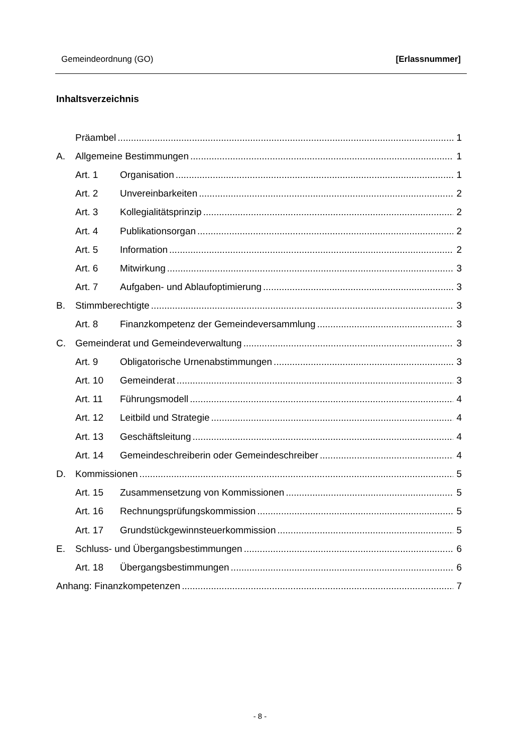Gemeindeordnung (GO) [Erlassnummer]
Inhaltsverzeichnis
Präambel 1
A. Allgemeine Bestimmungen 1
Art. 1 Organisation 1
Art. 2 Unvereinbarkeiten 2
Art. 3 Kollegialitätsprinzip 2
Art. 4 Publikationsorgan 2
Art. 5 Information 2
Art. 6 Mitwirkung 3
Art. 7 Aufgaben- und Ablaufoptimierung 3
B. Stimmberechtigte 3
Art. 8 Finanzkompetenz der Gemeindeversammlung 3
C. Gemeinderat und Gemeindeverwaltung 3
Art. 9 Obligatorische Urnenabstimmungen 3
Art. 10 Gemeinderat 3
Art. 11 Führungsmodell 4
Art. 12 Leitbild und Strategie 4
Art. 13 Geschäftsleitung 4
Art. 14 Gemeindeschreiberin oder Gemeindeschreiber 4
D. Kommissionen 5
Art. 15 Zusammensetzung von Kommissionen 5
Art. 16 Rechnungsprüfungskommission 5
Art. 17 Grundstückgewinnsteuerkommission 5
E. Schluss- und Übergangsbestimmungen 6
Art. 18 Übergangsbestimmungen 6
Anhang: Finanzkompetenzen 7
- 8 -